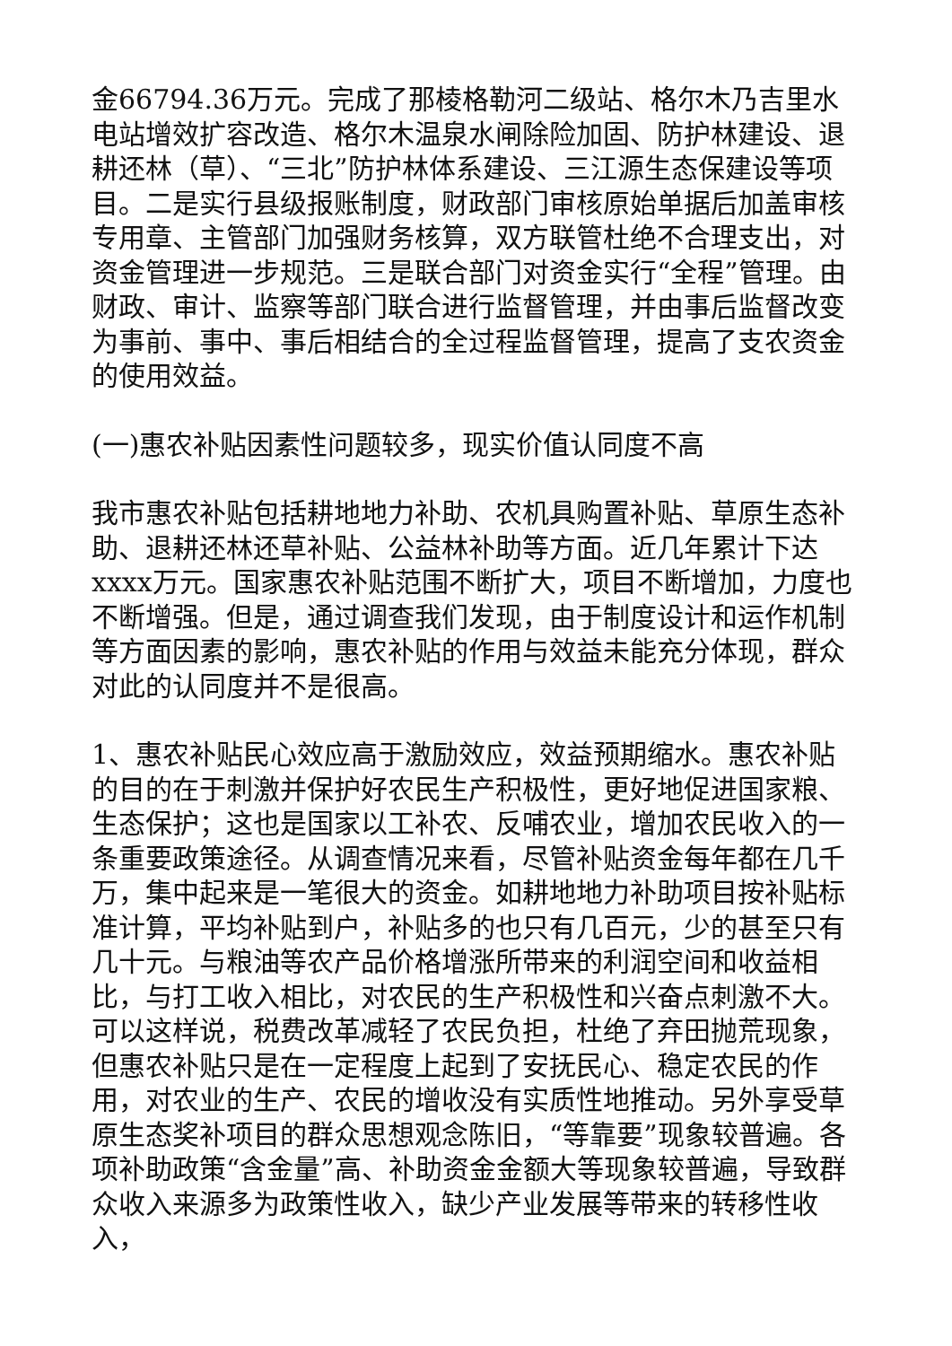金66794.36万元。完成了那棱格勒河二级站、格尔木乃吉里水电站增效扩容改造、格尔木温泉水闸除险加固、防护林建设、退耕还林（草）、“三北”防护林体系建设、三江源生态保建设等项目。二是实行县级报账制度，财政部门审核原始单据后加盖审核专用章、主管部门加强财务核算，双方联管杜绝不合理支出，对资金管理进一步规范。三是联合部门对资金实行“全程”管理。由财政、审计、监察等部门联合进行监督管理，并由事后监督改变为事前、事中、事后相结合的全过程监督管理，提高了支农资金的使用效益。
(一)惠农补贴因素性问题较多，现实价值认同度不高
我市惠农补贴包括耕地地力补助、农机具购置补贴、草原生态补助、退耕还林还草补贴、公益林补助等方面。近几年累计下达xxxx万元。国家惠农补贴范围不断扩大，项目不断增加，力度也不断增强。但是，通过调查我们发现，由于制度设计和运作机制等方面因素的影响，惠农补贴的作用与效益未能充分体现，群众对此的认同度并不是很高。
1、惠农补贴民心效应高于激励效应，效益预期缩水。惠农补贴的目的在于刺激并保护好农民生产积极性，更好地促进国家粮、生态保护；这也是国家以工补农、反哺农业，增加农民收入的一条重要政策途径。从调查情况来看，尽管补贴资金每年都在几千万，集中起来是一笔很大的资金。如耕地地力补助项目按补贴标准计算，平均补贴到户，补贴多的也只有几百元，少的甚至只有几十元。与粮油等农产品价格增涨所带来的利润空间和收益相比，与打工收入相比，对农民的生产积极性和兴奋点刺激不大。可以这样说，税费改革减轻了农民负担，杜绝了弃田抛荒现象，但惠农补贴只是在一定程度上起到了安抚民心、稳定农民的作用，对农业的生产、农民的增收没有实质性地推动。另外享受草原生态奖补项目的群众思想观念陈旧，“等靠要”现象较普遍。各项补助政策“含金量”高、补助资金金额大等现象较普遍，导致群众收入来源多为政策性收入，缺少产业发展等带来的转移性收入，